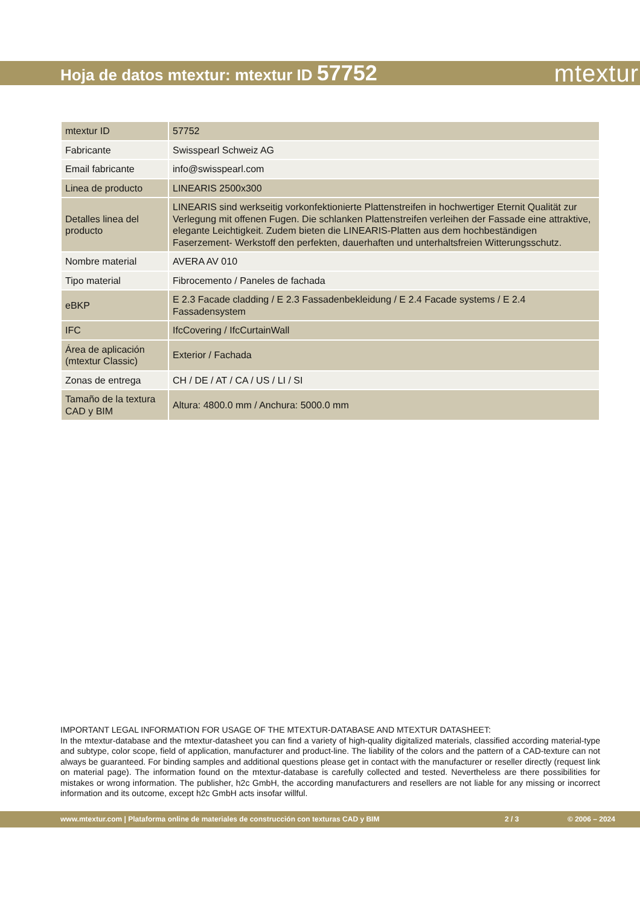Hoja de datos mtextur: mtextur ID 57752
mtextur
| mtextur ID | 57752 |
| Fabricante | Swisspearl Schweiz AG |
| Email fabricante | info@swisspearl.com |
| Linea de producto | LINEARIS 2500x300 |
| Detalles linea del producto | LINEARIS sind werkseitig vorkonfektionierte Plattenstreifen in hochwertiger Eternit Qualität zur Verlegung mit offenen Fugen. Die schlanken Plattenstreifen verleihen der Fassade eine attraktive, elegante Leichtigkeit. Zudem bieten die LINEARIS-Platten aus dem hochbeständigen Faserzement- Werkstoff den perfekten, dauerhaften und unterhaltsfreien Witterungsschutz. |
| Nombre material | AVERA AV 010 |
| Tipo material | Fibrocemento / Paneles de fachada |
| eBKP | E 2.3 Facade cladding / E 2.3 Fassadenbekleidung / E 2.4 Facade systems / E 2.4 Fassadensystem |
| IFC | IfcCovering / IfcCurtainWall |
| Área de aplicación (mtextur Classic) | Exterior / Fachada |
| Zonas de entrega | CH / DE / AT / CA / US / LI / SI |
| Tamaño de la textura CAD y BIM | Altura: 4800.0 mm / Anchura: 5000.0 mm |
IMPORTANT LEGAL INFORMATION FOR USAGE OF THE MTEXTUR-DATABASE AND MTEXTUR DATASHEET:
In the mtextur-database and the mtextur-datasheet you can find a variety of high-quality digitalized materials, classified according material-type and subtype, color scope, field of application, manufacturer and product-line. The liability of the colors and the pattern of a CAD-texture can not always be guaranteed. For binding samples and additional questions please get in contact with the manufacturer or reseller directly (request link on material page). The information found on the mtextur-database is carefully collected and tested. Nevertheless are there possibilities for mistakes or wrong information. The publisher, h2c GmbH, the according manufacturers and resellers are not liable for any missing or incorrect information and its outcome, except h2c GmbH acts insofar willful.
www.mtextur.com | Plataforma online de materiales de construcción con texturas CAD y BIM 2 / 3 © 2006 – 2024